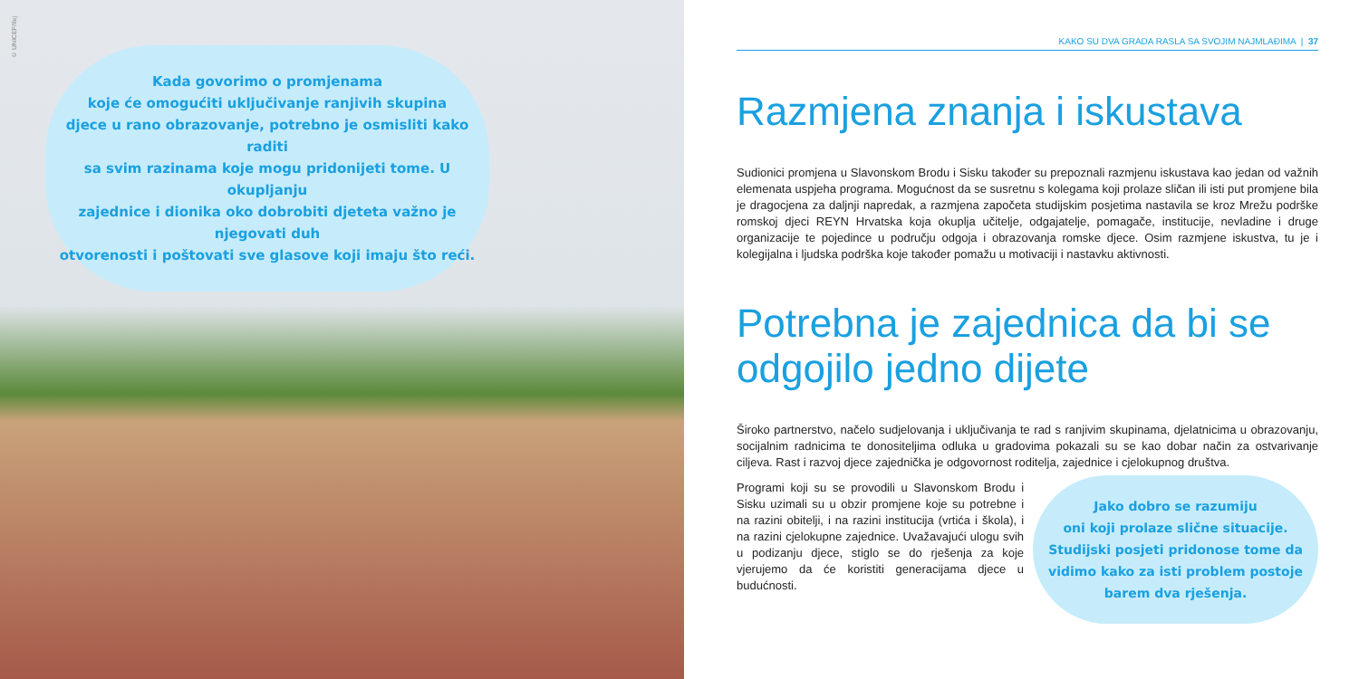© UNICEF/Ilej
Kada govorimo o promjenama
koje će omogućiti uključivanje ranjivih skupina
djece u rano obrazovanje, potrebno je osmisliti kako raditi
sa svim razinama koje mogu pridonijeti tome. U okupljanju
zajednice i dionika oko dobrobiti djeteta važno je njegovati duh
otvorenosti i poštovati sve glasove koji imaju što reći.
KAKO SU DVA GRADA RASLA SA SVOJIM NAJMLAĐIMA | 37
Razmjena znanja i iskustava
Sudionici promjena u Slavonskom Brodu i Sisku također su prepoznali razmjenu iskustava kao jedan od važnih elemenata uspjeha programa. Mogućnost da se susretnu s kolegama koji prolaze sličan ili isti put promjene bila je dragocjena za daljnji napredak, a razmjena započeta studijskim posjetima nastavila se kroz Mrežu podrške romskoj djeci REYN Hrvatska koja okuplja učitelje, odgajatelje, pomagače, institucije, nevladine i druge organizacije te pojedince u području odgoja i obrazovanja romske djece. Osim razmjene iskustva, tu je i kolegijalna i ljudska podrška koje također pomažu u motivaciji i nastavku aktivnosti.
Potrebna je zajednica da bi se
odgojilo jedno dijete
Široko partnerstvo, načelo sudjelovanja i uključivanja te rad s ranjivim skupinama, djelatnicima u obrazovanju, socijalnim radnicima te donositeljima odluka u gradovima pokazali su se kao dobar način za ostvarivanje ciljeva. Rast i razvoj djece zajednička je odgovornost roditelja, zajednice i cjelokupnog društva.
Programi koji su se provodili u Slavonskom Brodu i Sisku uzimali su u obzir promjene koje su potrebne i na razini obitelji, i na razini institucija (vrtića i škola), i na razini cjelokupne zajednice. Uvažavajući ulogu svih u podizanju djece, stiglo se do rješenja za koje vjerujemo da će koristiti generacijama djece u budućnosti.
Jako dobro se razumiju
oni koji prolaze slične situacije.
Studijski posjeti pridonose tome da
vidimo kako za isti problem postoje
barem dva rješenja.